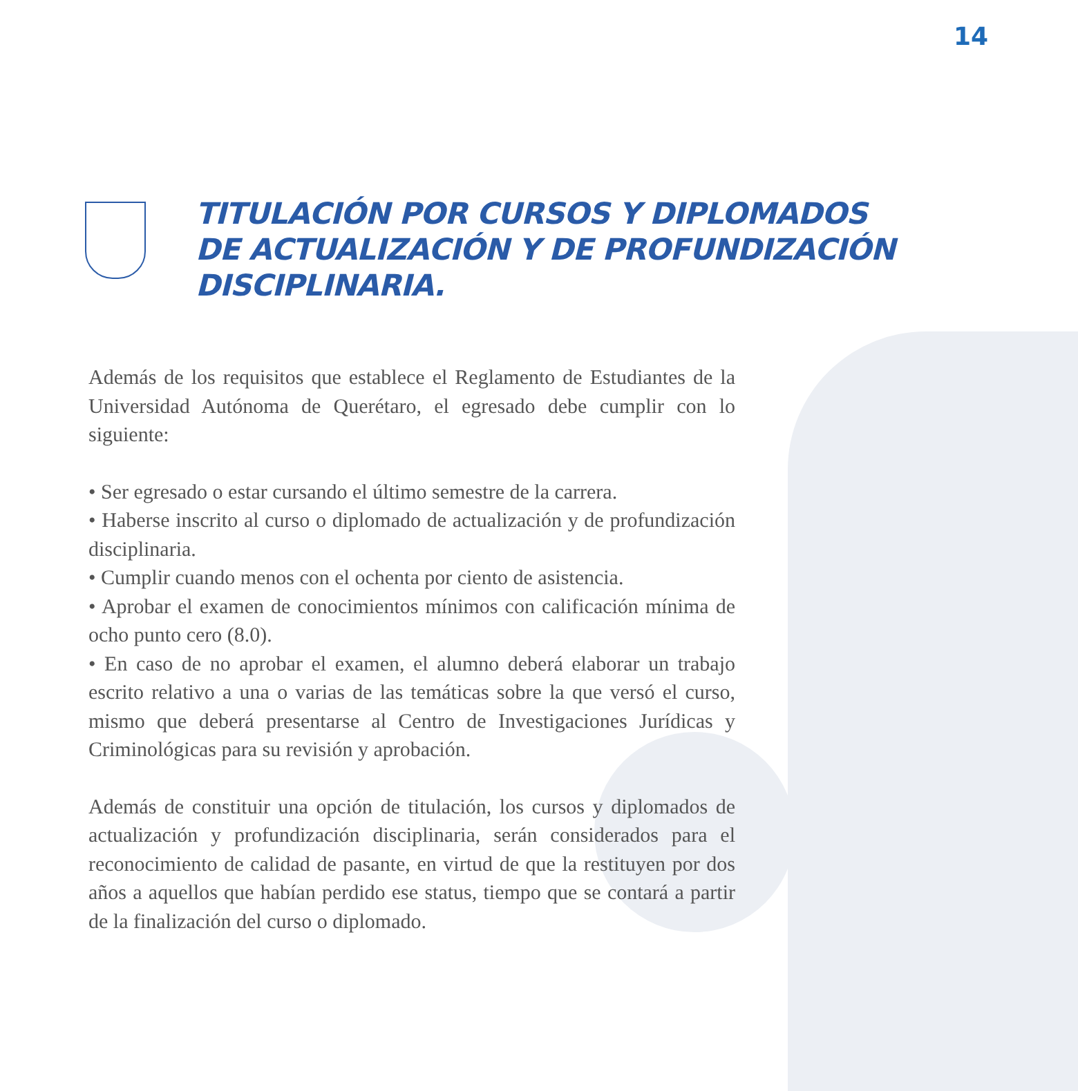14
TITULACIÓN POR CURSOS Y DIPLOMADOS
DE ACTUALIZACIÓN Y DE PROFUNDIZACIÓN
DISCIPLINARIA.
Además de los requisitos que establece el Reglamento de Estudiantes de la Universidad Autónoma de Querétaro, el egresado debe cumplir con lo siguiente:
• Ser egresado o estar cursando el último semestre de la carrera.
• Haberse inscrito al curso o diplomado de actualización y de profundización disciplinaria.
• Cumplir cuando menos con el ochenta por ciento de asistencia.
• Aprobar el examen de conocimientos mínimos con calificación mínima de ocho punto cero (8.0).
• En caso de no aprobar el examen, el alumno deberá elaborar un trabajo escrito relativo a una o varias de las temáticas sobre la que versó el curso, mismo que deberá presentarse al Centro de Investigaciones Jurídicas y Criminológicas para su revisión y aprobación.
Además de constituir una opción de titulación, los cursos y diplomados de actualización y profundización disciplinaria, serán considerados para el reconocimiento de calidad de pasante, en virtud de que la restituyen por dos años a aquellos que habían perdido ese status, tiempo que se contará a partir de la finalización del curso o diplomado.